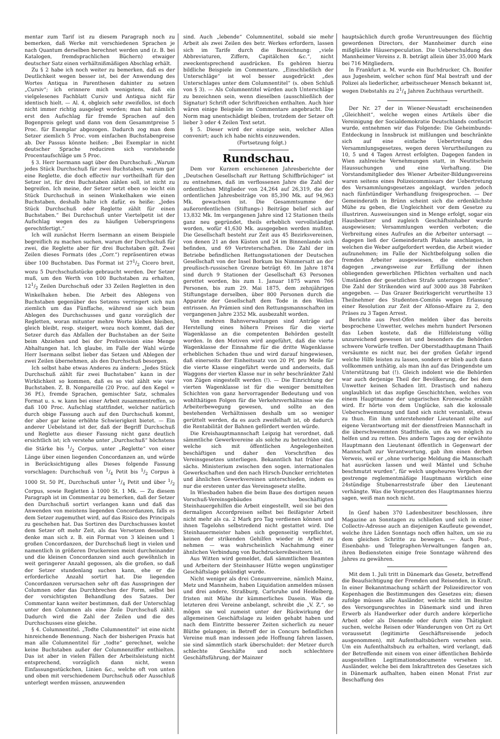mentar zum Tarif ist zu diesem Paragraph noch zu bemerken, daß Werke mit verschiedenen Sprachen je nach Quantum derselben berechnet werden und (z. B. bei Katalogen, fremdsprachlichen Büchern) etwaiger deutscher Satz einen verhältnißmäßigen Abschlag erhält.
Zu § 2 habe ich noch weiter zu bemerken, daß es der Deutlichkeit wegen besser ist, bei der Anwendung des Wortes Antiqua in Parenthesen dahinter zu setzen „Cursiv“; ich erinnere mich wenigstens, daß ein vielgelesenes Fachblatt Cursiv und Antiqua nicht für identisch hielt. — Al. 4, obgleich sehr zweifellos, ist doch nicht immer richtig ausgelegt worden; man hat nämlich erst den Aufschlag für fremde Sprachen auf den Bogenpreis gelegt und dann von dem Gesammtpreise 5 Proc. für Exemplar abgezogen. Dadurch zog man dem Setzer ziemlich 5 Proc. vom einfachen Buchstabenpreise ab. Der Passus könnte heißen: „Bei Exemplar in nicht deutscher Sprache reduciren sich vorstehende Procentaufschläge um 5 Proc.
§ 3. Herr Isermann sagt über den Durchschuß: „Warum jedes Stück Durchschuß für zwei Buchstaben, warum gar eine Reglette, die doch effectiv nur vortheilhaft für den Setzer ist, für drei Buchstaben zählen soll, ist nicht zu begreifen. Ich meine, der Setzer setzt eben so leicht ein Stück Durchschuß in seinen Winkelhaken wie einen Buchstaben, deshalb halte ich dafür, es heiße: „Jedes Stück Durchschuß oder Reglette zählt für einen Buchstaben.“ Bei Durchschuß unter Viertelpetit ist der Aufschlag wegen des zu häufigen Ueberspringens gerechtfertigt.“
Ich will zunächst Herrn Isermann an einem Beispiele begreiflich zu machen suchen, warum der Durchschuß für zwei, die Reglette aber für drei Buchstaben gilt. Zwei Zeilen dieses Formats (des „Corr.“) repräsentiren etwas über 100 Buchstaben. Das Format ist 271/2 Cicero breit, wozu 5 Durchschußstücke gebraucht werden. Der Setzer muß, um den Werth von 100 Buchstaben zu erhalten, 121/2 Zeilen Durchschuß oder 33 Zeilen Regletten in den Winkelhaken heben. Die Arbeit des Ablegens von Buchstaben gegenüber des Setzens verringert sich nun ziemlich um das Fünffache, während sie sich beim Ablegen des Durchschusses und ganz vorzüglich der Regletten, woran mitunter mehre Worte kleben bleiben, gleich bleibt, resp. steigert, wozu noch kommt, daß der Setzer durch das Abfallen der Buchstaben an der Seite beim Abziehen und bei der Preßrevision eine Menge Abhaltungen hat. Ich glaube, im Falle der Wahl würde Herr Isermann selbst lieber das Setzen und Ablegen der zwei Zeilen übernehmen, als den Durchschuß besorgen.
Ich selbst habe etwas Anderes zu ändern: „Jedes Stück Durchschuß zählt für zwei Buchstaben“ kann in der Wirklichkeit so kommen, daß es so viel zählt wie vier Buchstaben. Z. B. Nonpareille (20 Proc. auf den Kegel = 36 Pf.), fremde Sprachen, gemischter Satz, schmales Format u. s. w. kann bei einer Arbeit zusammentreffen, so daß 100 Proc. Aufschlag stattfindet, welcher natürlich durch obige Fassung auch auf den Durchschuß kommt, der aber gar keine erhöhte Schwierigkeit bietet. — Ein anderer Uebelstand ist der, daß der Begriff Durchschuß und Reglette aus dieser Fassung nicht ganz deutlich ersichtlich ist; ich verstehe unter „Durchschuß“ höchstens die Stärke bis 1/2 Corpus, unter „Reglette“ von einer Länge über einen liegenden Concordanzen an, und würde in Berücksichtigung alles Dieses folgende Fassung vorschlagen: Durchschuß von 1/4 Petit bis 1/2 Corpus à 1000 St. 50 Pf., Durchschuß unter 1/4 Petit und über 1/2 Corpus, sowie Regletten à 1000 St. 1 Mk. — Zu diesem Paragraph ist im Commentar zu bemerken, daß der Setzer den Durchschuß sortirt verlangen kann und daß das Anwenden von meistens liegenden Concordanzen, falls es dem Setzer zugemuthet wird, auf das Risico des Principals zu geschehen hat. Das Sortiren des Durchschusses kostet dem Setzer oft mehr Zeit, als das Versetzen desselben; denke man sich z. B. ein Format von 3 kleinen und 1 großen Concordanzen, der Durchschuß liegt in vielen und namentlich in größeren Druckereien meist durcheinander und die kleinen Concordanzen sind auch gewöhnlich in weit geringerer Anzahl gegossen, als die großen, so daß der Setzer stundenlang suchen kann, ehe er die erforderliche Anzahl sortirt hat. Die liegenden Concordanzen verursachen sehr oft das Ausspringen der Columnen oder das Durchbrechen der Form, selbst bei der vorsichtigsten Behandlung des Satzes. Der Commentar kann weiter bestimmen, daß der Unterschlag unter den Columnen als eine Zeile Durchschuß zählt. Dadurch wird die Zahl der Zeilen und die des Durchschusses eine gleiche.
§ 4. Columnentitel. „Todte Columnentitel“ ist eine nicht hinreichende Benennung. Nach der bisherigen Praxis hat man alle Columnentitel für „todte“ gerechnet, welche keine Buchstaben außer der Columnenziffer enthielten. Das ist aber in vielen Fällen der Arbeitsleistung nicht entsprechend, vorzüglich dann nicht, wenn Einfassungsstückchen, Linien &c., welche oft von unten und oben mit verschiedenem Durchschuß oder Ausschluß unterlegt werden müssen, anzuwenden
sind. Auch „lebende“ Columnentitel, sobald sie mehr Arbeit als zwei Zeilen des betr. Werkes erfordern, lassen sich im Tarife durch die Bezeichnung: „viele Abbreviaturen, Ziffern, Capitälchen &c.“, nicht zweckentsprechend ausdrücken. Es gehören hierzu bildliche Beispiele im Commentare. „Einschließlich der Unterschläge“ ist wol besser ausgedrückt „des Unterschlages unter dem Columnentitel“ (s. oben Schluß von § 3). — Als Columnentitel würden auch Unterschläge zu bezeichnen sein, wenn dieselben (ausschließlich der Signatur) Schrift oder Schriftzeichen enthalten. Auch hier wären einige Beispiele im Commentare angebracht. Die Norm mag unentschädigt bleiben, trotzdem der Setzer oft lieber 3 oder 4 Zeilen Text setzt.
§ 5. Dieser wird der einzige sein, welcher Allen convenirt; auch ich habe nichts einzuwenden.
(Fortsetzung folgt.)
Rundschau.
Dem vor Kurzem erschienenen Jahresberichte der „Deutschen Gesellschaft zur Rettung Schiffbrüchiger“ ist zu entnehmen, daß im verflossenen Jahre die Zahl der ordentlichen Mitglieder von 24,264 auf 26,319, die der ordentlichen Jahresbeiträge von 85,390 Mk. auf 94,963 Mk. gewachsen ist. Die Gesammtsumme der außerordentlichen (Stiftungs-) Beiträge belief sich auf 13,832 Mk. Im vergangenen Jahre sind 12 Stationen theils ganz neu gegründet, theils erheblich vervollständigt worden, wofür 41,630 Mk. ausgegeben werden mußten. Die Gesellschaft besteht zur Zeit aus 45 Bezirksvereinen, von denen 21 an den Küsten und 24 im Binnenlande sich befinden, und 69 Vertreterschaften. Die Zahl der im Betriebe befindlichen Rettungsstationen der Deutschen Gesellschaft von der Insel Borkum bis Nimmersatt an der preußisch-russischen Grenze beträgt 69. Im Jahre 1874 sind durch 9 Stationen der Gesellschaft 63 Personen gerettet worden, bis zum 1. Januar 1875 waren 766 Personen, bis zum 29. Mai 1875, dem zehnjährigen Stiftungstage derselben, über 800 Personen durch die Apparate der Gesellschaft dem Tode in den Wellen entrissen. An Prämien sind den Rettungsmannschaften im vergangenen Jahre 2352 Mk. ausbezahlt worden.
Von mehren Bahnverwaltungen sind Anträge auf Herstellung eines höhern Preises für die vierte Wagenklasse an die competenten Behörden gestellt worden. In den Motiven wird angeführt, daß die vierte Wagenklasse der Einnahme für die dritte Wagenklasse erheblichen Schaden thue und wird darauf hingewiesen, daß einerseits der Einheitssatz von 20 Pf. pro Meile für die vierte Klasse eingeführt werde und anderseits, daß Waggons der vierten Klasse nur in sehr beschränkter Zahl von Zügen eingestellt werden (!). — Die Einrichtung der vierten Wagenklasse ist für die weniger bemittelten Schichten von ganz hervorragender Bedeutung und von wohlthätigen Folgen für die Verkehrsverhältnisse wie die Arbeiterbewegung gewesen, und sollte an den bestehenden Verhältnissen deshalb um so weniger gerüttelt werden, da es auch zweifelhaft ist, ob dadurch die Rentabilität der Bahnen gefördert werden würde.
Die Kreishauptmannschaft Leipzig hat verordnet, daß sämmtliche Gewerkvereine als solche zu betrachten sind, welche sich mit öffentlichen Angelegenheiten beschäftigen und daher den Vorschriften des Vereinsgesetzes unterliegen. Bekanntlich hat früher das sächs. Ministerium zwischen den sogen. internationalen Gewerkschaften und den nach Hirsch-Duncker errichteten und ähnlichen Gewerkvereinen unterschieden, indem es nur die ersteren unter das Vereinsgesetz stellte.
In Wiesbaden haben die beim Baue des dortigen neuen Vorschuß-Vereinsgebäudes beschäftigten Steinhauergehilfen die Arbeit eingestellt, weil sie bei den dermaligen Accordpreisen selbst bei fleißigster Arbeit nicht mehr als ca. 2 Mark pro Tag verdienen können und ihnen Tagelohn selbstredend nicht gestattet wird. Die Steinhauermeister haben sich gegenseitig verpflichtet, keinen der strikenden Gehilfen wieder in Arbeit zu nehmen — was wahrscheinlich Nachahmung einer ähnlichen Verbindung von Buchdruckereibesitzern ist.
Aus Witten wird gemeldet, daß sämmtlichen Beamten und Arbeitern der Steinhauser Hütte wegen ungünstiger Geschäftslage gekündigt wurde.
Nicht weniger als drei Consumvereine, nämlich Mainz, Metz und Mannheim, haben Liquidation anmelden müssen und drei andere, Straßburg, Carlsruhe und Heidelberg, fristen mit Mühe ihr kümmerliches Dasein. Was die letzteren drei Vereine anbelangt, schreibt die „V. Z.“, so mögen sie wol zumeist unter der Rückwirkung der allgemeinen Geschäftslage zu leiden gehabt haben und nach dem Eintritte besserer Zeiten sicherlich zu neuer Blüthe gelangen; in Betreff der in Concurs befindlichen Vereine muß man indessen jede Hoffnung fahren lassen, sie sind sämmtlich stark überschuldet: der Metzer durch schlechte Geschäfte und noch schlechtere Geschäftsführung, der Mainzer
hauptsächlich durch große Veruntreuungen des flüchtig gewordenen Directors, der Mannheimer durch eine mißglückte Häuserspeculation. Die Ueberschuldung des Mannheimer Vereins z. B. beträgt allein über 35,000 Mark bei 716 Mitgliedern.
In Frankfurt a. M. wurde ein Buchdrucker, Ch. Bonifer aus Jugesheim, welcher schon fünf Mal bestraft und der Polizei als liederlicher, arbeitsscheuer Mensch bekannt ist, wegen Diebstahls zu 21/4 Jahren Zuchthaus verurtheilt.
Der Nr. 27 der in Wiener-Neustadt erscheinenden „Gleichheit“, welche wegen eines Artikels über die Vereinigung der Socialdemokratie Deutschlands confiscirt wurde, entnehmen wir das Folgende: Die Geheimbunds-Entdeckung in Innsbruck ist mißlungen und beschränkte sich auf eine einfache Uebertretung des Versammlungsgesetzes, wegen deren Verurtheilungen zu 10, 5 und 4 Tagen Arrest erfolgten. Dagegen fanden in Wien zahlreiche Vernehmungen statt, in Neutitschein Haussuchungen und eine Verhaftung. Die Vorstandsmitglieder des Wiener Arbeiter-Bildungsvereins waren seitens eines Polizeicommissars der Uebertretung des Versammlungsgesetzes angeklagt, wurden jedoch nach fünfstündiger Verhandlung freigesprochen. — Der Gemeinderath in Brünn scheint sich die erdenklichste Mühe zu geben, die Ungleichheit vor dem Gesetze zu illustriren. Ausweisungen sind in Menge erfolgt, sogar ein Hausbesitzer und zugleich Geschäftsinhaber wurde ausgewiesen; Versammlungen werden verboten; die Verbreitung eines Aufrufes an die Arbeiter untersagt — dagegen ließ der Gemeinderath Plakate anschlagen, in welchen die Weber aufgefordert werden, die Arbeit wieder aufzunehmen; im Falle der Nichtbefolgung sollen die fremden Arbeiter ausgewiesen, die einheimischen dagegen „zwangsweise zur Erfüllung der ihnen obliegenden gewerblichen Pflichten verhalten und nach Umständen der gesetzlichen Strafe unterzogen werden“. Die Zahl der Strikenden wird auf 3000 aus 38 Fabriken angegeben. — Das Grazer Bezirksgericht verurtheilte 13 Theilnehmer des Studenten-Comités wegen Erlassung einer Resolution zur Zeit der Alfonso-Affaire zu 2, den Präses zu 3 Tagen Arrest.
Berichte aus Pest-Ofen melden über das bereits besprochene Unwetter, welches mehrn hundert Personen das Leben kostete, daß die Hilfeleistung völlig unzureichend gewesen ist und besonders die Behörden schwere Vorwürfe treffen. Der Oberstadthauptmann Thaiß versäumte es nicht nur, bei der großen Gefahr irgend welche Hilfe leisten zu lassen, sondern er blieb auch dann vollkommen unthätig, als man ihn auf das Dringendste um Unterstützung bat (!). Gleich indolent wie die Behörden war auch derjenige Theil der Bevölkerung, der bei dem Unwetter keinen Schaden litt. Drastisch und nahezu unglaublich ist das zopfige Geschichtchen, welches von einem Hauptmanne der ungarischen Kronwache erzählt wird. Er hörte von dem Unglücke, sah die kolossale Ueberschwemmung und fand sich nicht veranlaßt, etwas zu thun. Ein ihm unterstehender Lieutenant eilte auf eigene Verantwortung mit der dienstfreien Mannschaft in die überschwemmten Stadttheile, um da wo möglich zu helfen und zu retten. Des andern Tages zog der erwähnte Hauptmann den Lieutenant öffentlich in Gegenwart der Mannschaft zur Verantwortung, gab ihm einen derben Verweis, weil er „ohne vorherige Meldung die Mannschaft hat ausrücken lassen und weil Mäntel und Schuhe beschmutzt wurden“, für welch ungeheures Vergehen der gestrenge reglementmäßige Hauptmann wirklich eine 24stündige Stubenarreststrafe über den Lieutenant verhängte. Was die Vorgesetzten des Hauptmannes hierzu sagen, weiß man noch nicht.
In Genf haben 370 Ladenbesitzer beschlossen, ihre Magazine an Sonntagen zu schließen und sich in einer Collectiv-Adresse auch an diejenigen Kaufleute gewendet, welche ihre Läden Sonntags noch offen halten, um sie zu dem gleichen Schritte zu bewegen. — Auch Post-, Eisenbahn- und Telegraphen-Verwaltungen fangen an, ihren Bediensteten einige freie Sonntage während des Jahres zu gewähren.
Mit dem 1. Juli tritt in Dänemark das Gesetz, betreffend die Beaufsichtigung der Fremden und Reisenden, in Kraft. In einer Bekanntmachung schärft der Polizeidirector von Kopenhagen die Bestimmungen des Gesetzes ein; diesen zufolge müssen alle Ausländer, welche nicht im Besitze des Versorgungsrechtes in Dänemark sind und ihren Erwerb als Handwerker oder durch andere körperliche Arbeit oder als Dienende oder durch eine Thätigkeit suchen, welche Reisen oder Wanderungen von Ort zu Ort voraussetzt (legitimirte Geschäftsreisende jedoch ausgenommen), mit Aufenthaltsbüchern versehen sein. Um ein Aufenthaltsbuch zu erhalten, wird verlangt, daß der Betreffende mit einem von einer öffentlichen Behörde ausgestellten Legitimationsdocumente versehen ist. Ausländer, welche bei dem Inkrafttreten des Gesetzes sich in Dänemark aufhalten, haben einen Monat Frist zur Beschaffung des